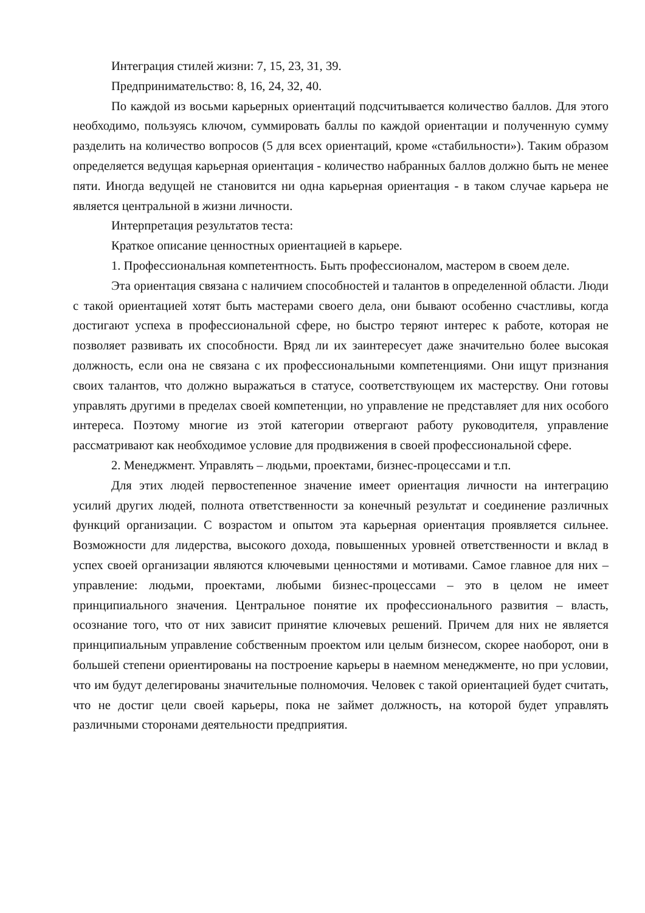Интеграция стилей жизни: 7, 15, 23, 31, 39.
Предпринимательство: 8, 16, 24, 32, 40.
По каждой из восьми карьерных ориентаций подсчитывается количество баллов. Для этого необходимо, пользуясь ключом, суммировать баллы по каждой ориентации и полученную сумму разделить на количество вопросов (5 для всех ориентаций, кроме «стабильности»). Таким образом определяется ведущая карьерная ориентация - количество набранных баллов должно быть не менее пяти. Иногда ведущей не становится ни одна карьерная ориентация - в таком случае карьера не является центральной в жизни личности.
Интерпретация результатов теста:
Краткое описание ценностных ориентацией в карьере.
1. Профессиональная компетентность. Быть профессионалом, мастером в своем деле.
Эта ориентация связана с наличием способностей и талантов в определенной области. Люди с такой ориентацией хотят быть мастерами своего дела, они бывают особенно счастливы, когда достигают успеха в профессиональной сфере, но быстро теряют интерес к работе, которая не позволяет развивать их способности. Вряд ли их заинтересует даже значительно более высокая должность, если она не связана с их профессиональными компетенциями. Они ищут признания своих талантов, что должно выражаться в статусе, соответствующем их мастерству. Они готовы управлять другими в пределах своей компетенции, но управление не представляет для них особого интереса. Поэтому многие из этой категории отвергают работу руководителя, управление рассматривают как необходимое условие для продвижения в своей профессиональной сфере.
2. Менеджмент. Управлять – людьми, проектами, бизнес-процессами и т.п.
Для этих людей первостепенное значение имеет ориентация личности на интеграцию усилий других людей, полнота ответственности за конечный результат и соединение различных функций организации. С возрастом и опытом эта карьерная ориентация проявляется сильнее. Возможности для лидерства, высокого дохода, повышенных уровней ответственности и вклад в успех своей организации являются ключевыми ценностями и мотивами. Самое главное для них – управление: людьми, проектами, любыми бизнес-процессами – это в целом не имеет принципиального значения. Центральное понятие их профессионального развития – власть, осознание того, что от них зависит принятие ключевых решений. Причем для них не является принципиальным управление собственным проектом или целым бизнесом, скорее наоборот, они в большей степени ориентированы на построение карьеры в наемном менеджменте, но при условии, что им будут делегированы значительные полномочия. Человек с такой ориентацией будет считать, что не достиг цели своей карьеры, пока не займет должность, на которой будет управлять различными сторонами деятельности предприятия.